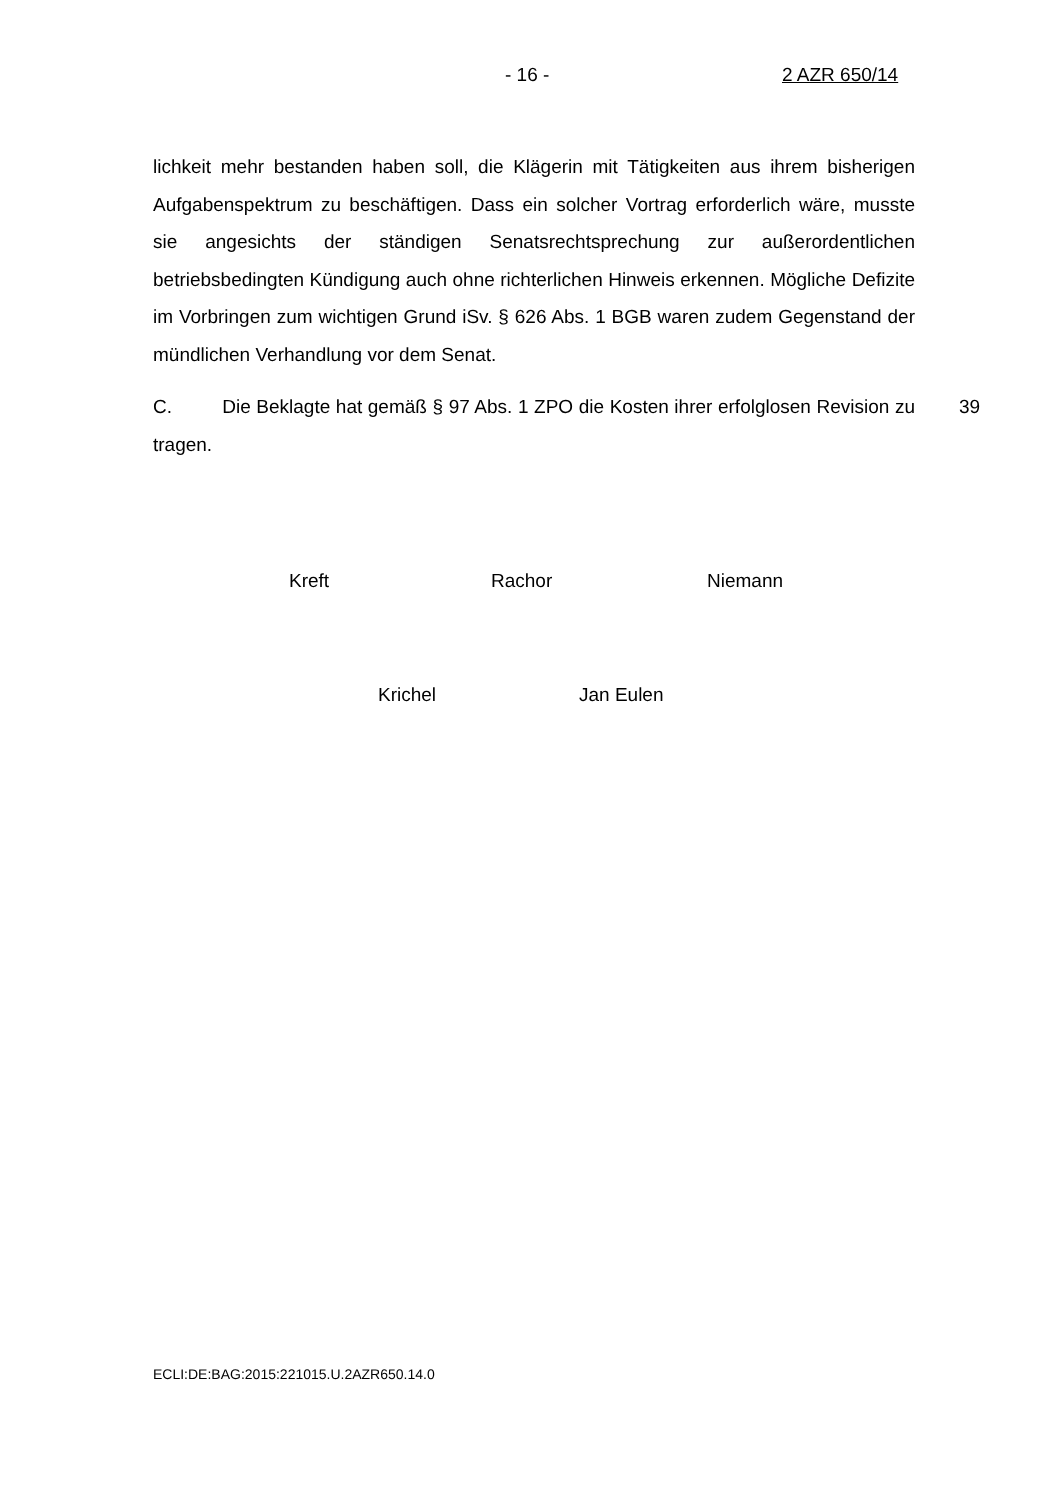- 16 - 2 AZR 650/14
lichkeit mehr bestanden haben soll, die Klägerin mit Tätigkeiten aus ihrem bisherigen Aufgabenspektrum zu beschäftigen. Dass ein solcher Vortrag erforderlich wäre, musste sie angesichts der ständigen Senatsrechtsprechung zur außerordentlichen betriebsbedingten Kündigung auch ohne richterlichen Hinweis erkennen. Mögliche Defizite im Vorbringen zum wichtigen Grund iSv. § 626 Abs. 1 BGB waren zudem Gegenstand der mündlichen Verhandlung vor dem Senat.
C. Die Beklagte hat gemäß § 97 Abs. 1 ZPO die Kosten ihrer erfolglosen Revision zu tragen. 39
Kreft Rachor Niemann
Krichel Jan Eulen
ECLI:DE:BAG:2015:221015.U.2AZR650.14.0